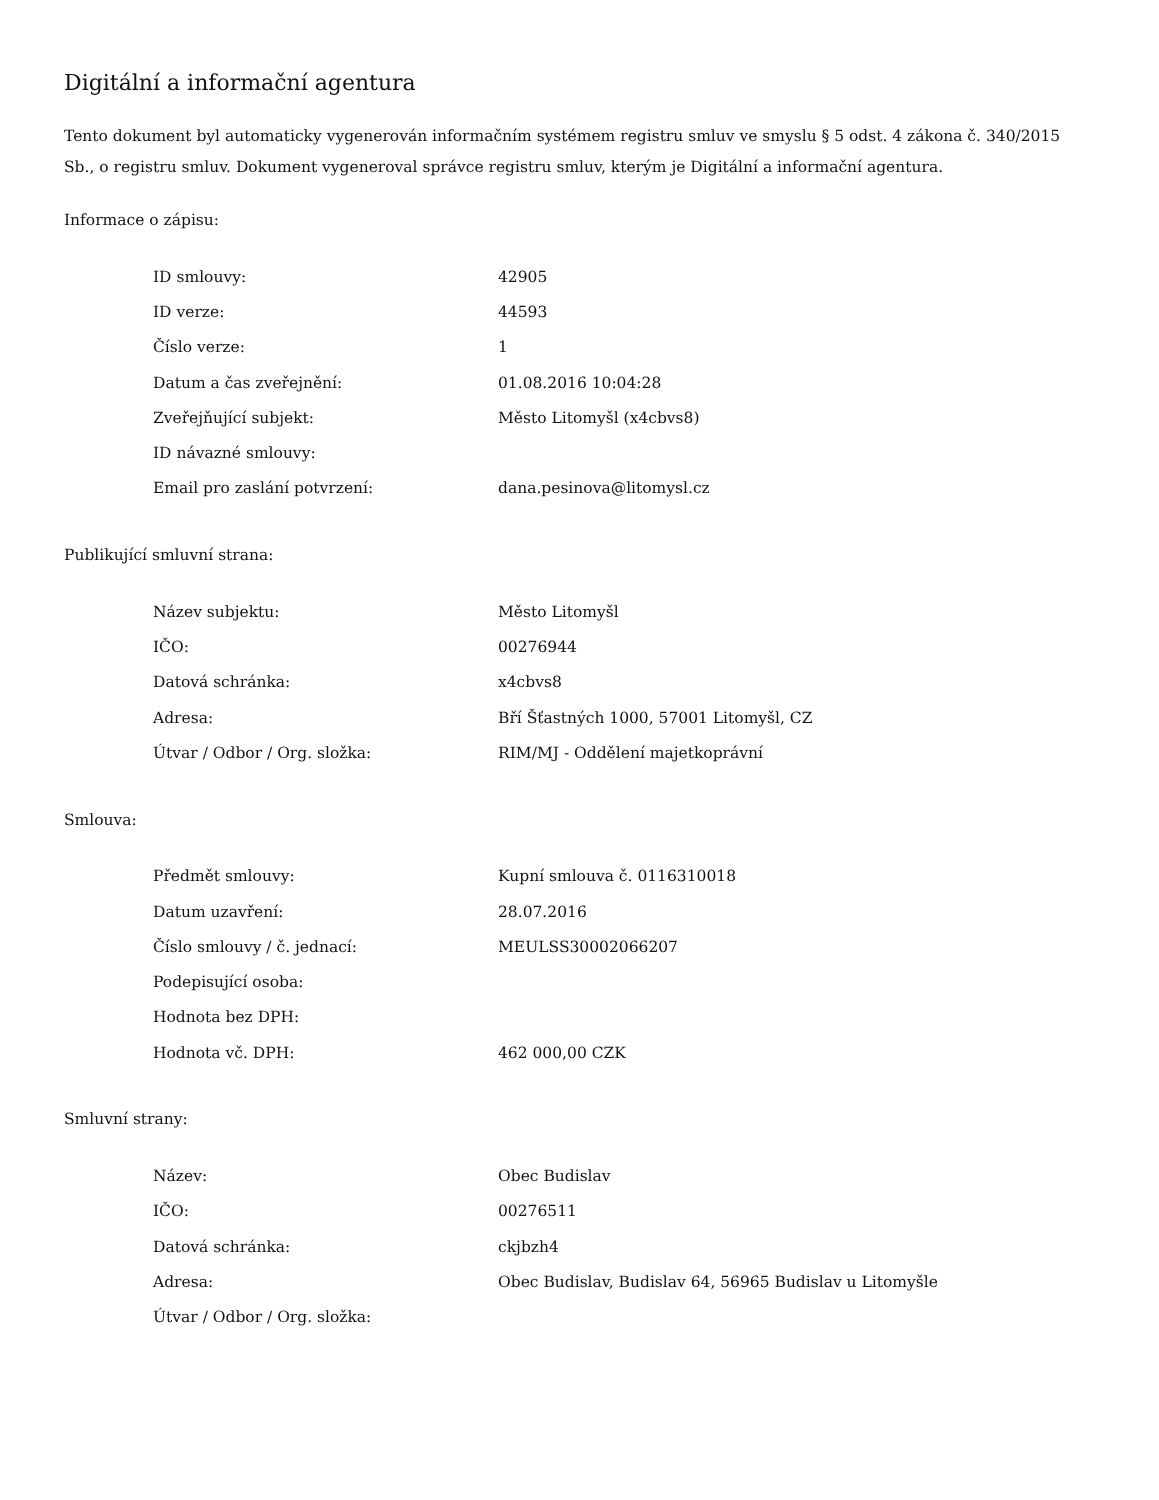Digitální a informační agentura
Tento dokument byl automaticky vygenerován informačním systémem registru smluv ve smyslu § 5 odst. 4 zákona č. 340/2015 Sb., o registru smluv. Dokument vygeneroval správce registru smluv, kterým je Digitální a informační agentura.
Informace o zápisu:
| ID smlouvy: | 42905 |
| ID verze: | 44593 |
| Číslo verze: | 1 |
| Datum a čas zveřejnění: | 01.08.2016 10:04:28 |
| Zveřejňující subjekt: | Město Litomyšl (x4cbvs8) |
| ID návazné smlouvy: | |
| Email pro zaslání potvrzení: | dana.pesinova@litomysl.cz |
Publikující smluvní strana:
| Název subjektu: | Město Litomyšl |
| IČO: | 00276944 |
| Datová schránka: | x4cbvs8 |
| Adresa: | Bří Šťastných 1000, 57001 Litomyšl, CZ |
| Útvar / Odbor / Org. složka: | RIM/MJ - Oddělení majetkoprávní |
Smlouva:
| Předmět smlouvy: | Kupní smlouva č. 0116310018 |
| Datum uzavření: | 28.07.2016 |
| Číslo smlouvy / č. jednací: | MEULSS30002066207 |
| Podepisující osoba: | |
| Hodnota bez DPH: | |
| Hodnota vč. DPH: | 462 000,00 CZK |
Smluvní strany:
| Název: | Obec Budislav |
| IČO: | 00276511 |
| Datová schránka: | ckjbzh4 |
| Adresa: | Obec Budislav, Budislav 64, 56965 Budislav u Litomyšle |
| Útvar / Odbor / Org. složka: | |